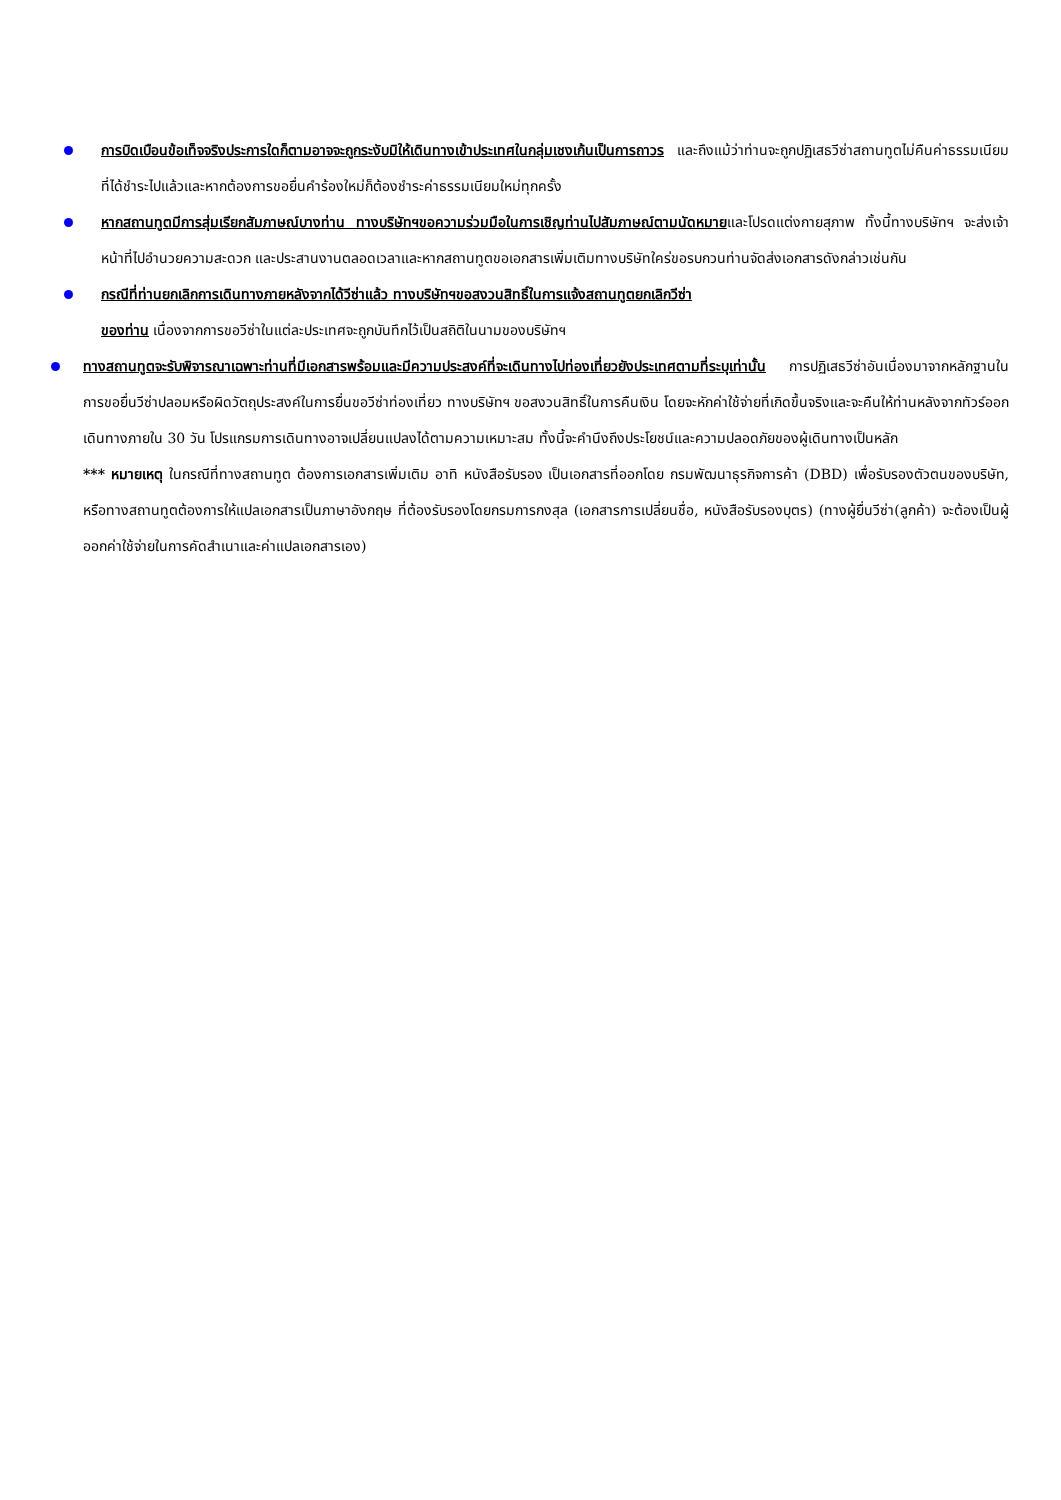การบิดเบือนข้อเท็จจริงประการใดก็ตามอาจจะถูกระงับมิให้เดินทางเข้าประเทศในกลุ่มเชงเก้นเป็นการถาวร และถึงแม้ว่าท่านจะถูกปฏิเสธวีซ่าสถานทูตไม่คืนค่าธรรมเนียมที่ได้ชำระไปแล้วและหากต้องการขอยื่นคำร้องใหม่ก็ต้องชำระค่าธรรมเนียมใหม่ทุกครั้ง
หากสถานทูตมีการสุ่มเรียกสัมภาษณ์บางท่าน ทางบริษัทฯขอความร่วมมือในการเชิญท่านไปสัมภาษณ์ตามนัดหมายและโปรดแต่งกายสุภาพ ทั้งนี้ทางบริษัทฯ จะส่งเจ้าหน้าที่ไปอำนวยความสะดวก และประสานงานตลอดเวลาและหากสถานทูตขอเอกสารเพิ่มเติมทางบริษัทใคร่ขอรบกวนท่านจัดส่งเอกสารดังกล่าวเช่นกัน
กรณีที่ท่านยกเลิกการเดินทางภายหลังจากได้วีซ่าแล้ว ทางบริษัทฯขอสงวนสิทธิ์ในการแจ้งสถานทูตยกเลิกวีซ่า
ของท่าน เนื่องจากการขอวีซ่าในแต่ละประเทศจะถูกบันทึกไว้เป็นสถิติในนามของบริษัทฯ
ทางสถานทูตจะรับพิจารณาเฉพาะท่านที่มีเอกสารพร้อมและมีความประสงค์ที่จะเดินทางไปท่องเที่ยวยังประเทศตามที่ระบุเท่านั้น การปฏิเสธวีซ่าอันเนื่องมาจากหลักฐานในการขอยื่นวีซ่าปลอมหรือผิดวัตถุประสงค์ในการยื่นขอวีซ่าท่องเที่ยว ทางบริษัทฯ ขอสงวนสิทธิ์ในการคืนเงิน โดยจะหักค่าใช้จ่ายที่เกิดขึ้นจริงและจะคืนให้ท่านหลังจากทัวร์ออกเดินทางภายใน 30 วัน โปรแกรมการเดินทางอาจเปลี่ยนแปลงได้ตามความเหมาะสม ทั้งนี้จะคำนึงถึงประโยชน์และความปลอดภัยของผู้เดินทางเป็นหลัก
*** หมายเหตุ ในกรณีที่ทางสถานทูต ต้องการเอกสารเพิ่มเติม อาทิ หนังสือรับรอง เป็นเอกสารที่ออกโดย กรมพัฒนาธุรกิจการค้า (DBD) เพื่อรับรองตัวตนของบริษัท, หรือทางสถานทูตต้องการให้แปลเอกสารเป็นภาษาอังกฤษ ที่ต้องรับรองโดยกรมการกงสุล (เอกสารการเปลี่ยนชื่อ, หนังสือรับรองบุตร) (ทางผู้ยื่นวีซ่า(ลูกค้า) จะต้องเป็นผู้ออกค่าใช้จ่ายในการคัดสำเนาและค่าแปลเอกสารเอง)